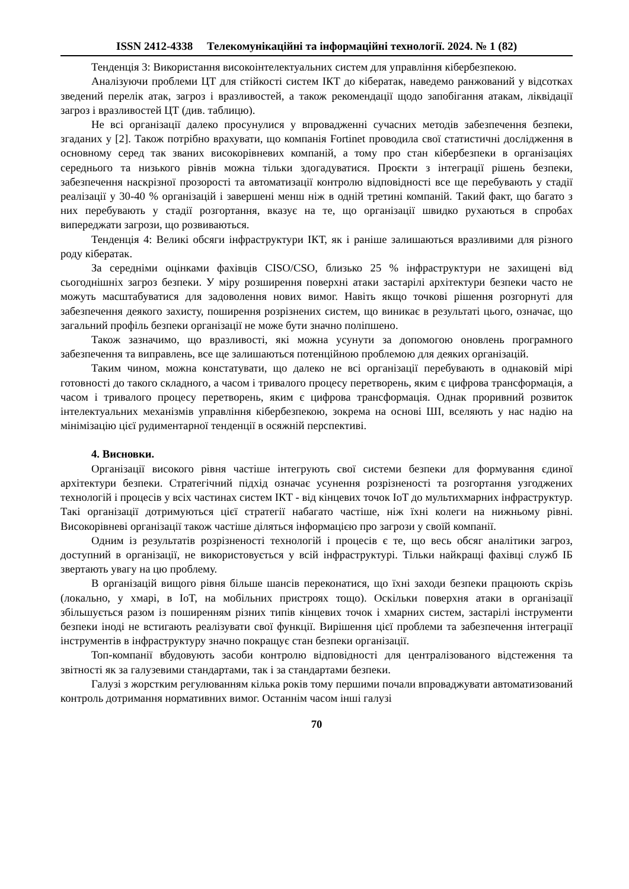ISSN 2412-4338 Телекомунікаційні та інформаційні технології. 2024. № 1 (82)
Тенденція 3: Використання високоінтелектуальних систем для управління кібербезпекою.
Аналізуючи проблеми ЦТ для стійкості систем ІКТ до кібератак, наведемо ранжований у відсотках зведений перелік атак, загроз і вразливостей, а також рекомендації щодо запобігання атакам, ліквідації загроз і вразливостей ЦТ (див. таблицю).
Не всі організації далеко просунулися у впровадженні сучасних методів забезпечення безпеки, згаданих у [2]. Також потрібно врахувати, що компанія Fortinet проводила свої статистичні дослідження в основному серед так званих високорівневих компаній, а тому про стан кібербезпеки в організаціях середнього та низького рівнів можна тільки здогадуватися. Проєкти з інтеграції рішень безпеки, забезпечення наскрізної прозорості та автоматизації контролю відповідності все ще перебувають у стадії реалізації у 30-40 % організацій і завершені менш ніж в одній третині компаній. Такий факт, що багато з них перебувають у стадії розгортання, вказує на те, що організації швидко рухаються в спробах випереджати загрози, що розвиваються.
Тенденція 4: Великі обсяги інфраструктури ІКТ, як і раніше залишаються вразливими для різного роду кібератак.
За середніми оцінками фахівців CISO/CSO, близько 25 % інфраструктури не захищені від сьогоднішніх загроз безпеки. У міру розширення поверхні атаки застарілі архітектури безпеки часто не можуть масштабуватися для задоволення нових вимог. Навіть якщо точкові рішення розгорнуті для забезпечення деякого захисту, поширення розрізнених систем, що виникає в результаті цього, означає, що загальний профіль безпеки організації не може бути значно поліпшено.
Також зазначимо, що вразливості, які можна усунути за допомогою оновлень програмного забезпечення та виправлень, все ще залишаються потенційною проблемою для деяких організацій.
Таким чином, можна констатувати, що далеко не всі організації перебувають в однаковій мірі готовності до такого складного, а часом і тривалого процесу перетворень, яким є цифрова трансформація, а часом і тривалого процесу перетворень, яким є цифрова трансформація. Однак проривний розвиток інтелектуальних механізмів управління кібербезпекою, зокрема на основі ШІ, вселяють у нас надію на мінімізацію цієї рудиментарної тенденції в осяжній перспективі.
4. Висновки.
Організації високого рівня частіше інтегрують свої системи безпеки для формування єдиної архітектури безпеки. Стратегічний підхід означає усунення розрізненості та розгортання узгоджених технологій і процесів у всіх частинах систем ІКТ - від кінцевих точок IoT до мультихмарних інфраструктур. Такі організації дотримуються цієї стратегії набагато частіше, ніж їхні колеги на нижньому рівні. Високорівневі організації також частіше діляться інформацією про загрози у своїй компанії.
Одним із результатів розрізненості технологій і процесів є те, що весь обсяг аналітики загроз, доступний в організації, не використовується у всій інфраструктурі. Тільки найкращі фахівці служб ІБ звертають увагу на цю проблему.
В організацій вищого рівня більше шансів переконатися, що їхні заходи безпеки працюють скрізь (локально, у хмарі, в IoT, на мобільних пристроях тощо). Оскільки поверхня атаки в організації збільшується разом із поширенням різних типів кінцевих точок і хмарних систем, застарілі інструменти безпеки іноді не встигають реалізувати свої функції. Вирішення цієї проблеми та забезпечення інтеграції інструментів в інфраструктуру значно покращує стан безпеки організації.
Топ-компанії вбудовують засоби контролю відповідності для централізованого відстеження та звітності як за галузевими стандартами, так і за стандартами безпеки.
Галузі з жорстким регулюванням кілька років тому першими почали впроваджувати автоматизований контроль дотримання нормативних вимог. Останнім часом інші галузі
70